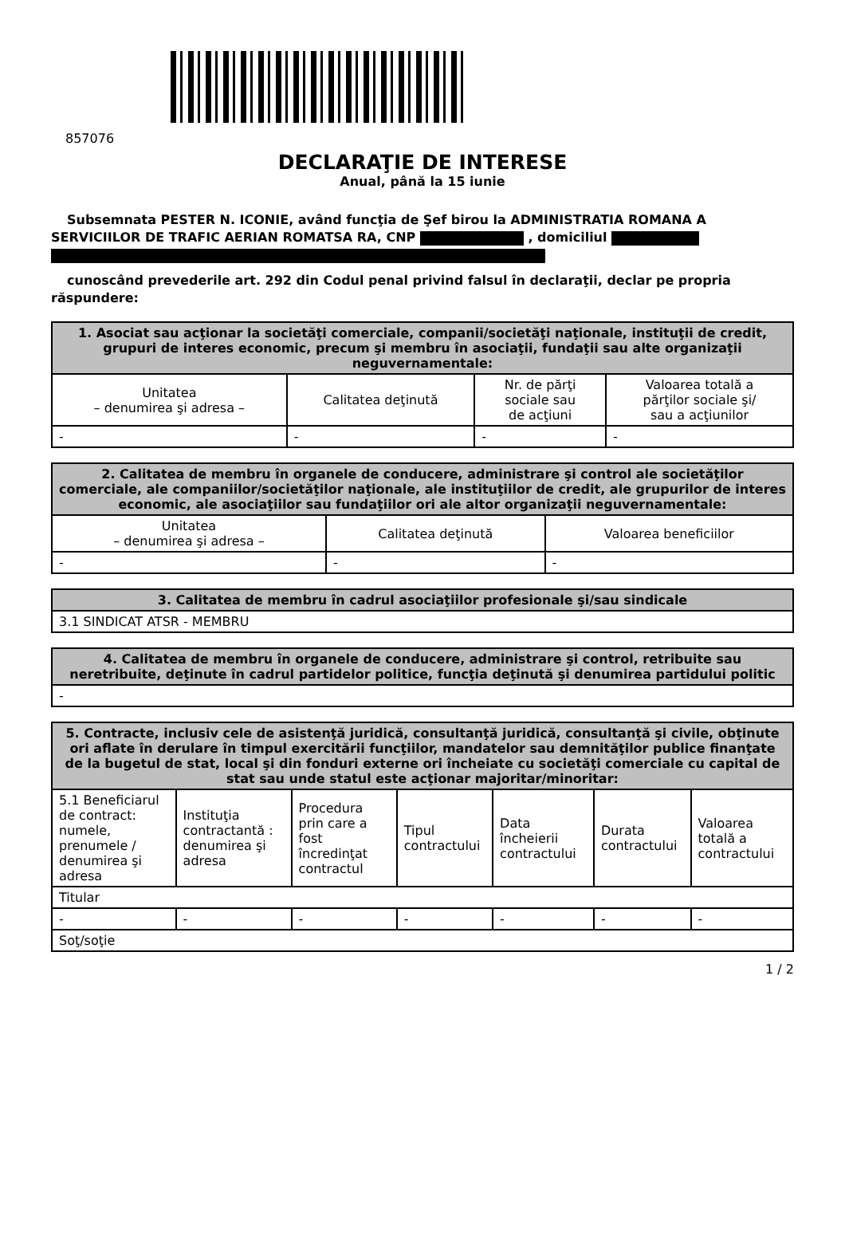857076
DECLARAŢIE DE INTERESE
Anual, până la 15 iunie
Subsemnata PESTER N. ICONIE, având funcţia de Şef birou la ADMINISTRATIA ROMANA A SERVICIILOR DE TRAFIC AERIAN ROMATSA RA, CNP , domiciliul
cunoscând prevederile art. 292 din Codul penal privind falsul în declaraţii, declar pe propria răspundere:
| 1. Asociat sau acţionar la societăţi comerciale, companii/societăţi naţionale, instituţii de credit, grupuri de interes economic, precum şi membru în asociaţii, fundaţii sau alte organizaţii neguvernamentale: | | | |
| --- | --- | --- | --- |
| Unitatea – denumirea şi adresa – | Calitatea deţinută | Nr. de părţi sociale sau de acţiuni | Valoarea totală a părţilor sociale şi/ sau a acţiunilor |
| - | - | - | - |
| 2. Calitatea de membru în organele de conducere, administrare şi control ale societăţilor comerciale, ale companiilor/societăţilor naţionale, ale instituţiilor de credit, ale grupurilor de interes economic, ale asociaţiilor sau fundaţiilor ori ale altor organizaţii neguvernamentale: | | |
| --- | --- | --- |
| Unitatea – denumirea şi adresa – | Calitatea deţinută | Valoarea beneficiilor |
| - | - | - |
| 3. Calitatea de membru în cadrul asociaţiilor profesionale şi/sau sindicale |
| --- |
| 3.1 SINDICAT ATSR - MEMBRU |
| 4. Calitatea de membru în organele de conducere, administrare şi control, retribuite sau neretribuite, deţinute în cadrul partidelor politice, funcţia deţinută şi denumirea partidului politic |
| --- |
| - |
| 5. Contracte, inclusiv cele de asistenţă juridică, consultanţă juridică, consultanţă şi civile, obţinute ori aflate în derulare în timpul exercitării funcţiilor, mandatelor sau demnităţilor publice finanţate de la bugetul de stat, local şi din fonduri externe ori încheiate cu societăţi comerciale cu capital de stat sau unde statul este acţionar majoritar/minoritar: | | | | | | |
| --- | --- | --- | --- | --- | --- | --- |
| 5.1 Beneficiarul de contract: numele, prenumele / denumirea şi adresa | Instituţia contractantă : denumirea şi adresa | Procedura prin care a fost încredinţat contractul | Tipul contractului | Data încheierii contractului | Durata contractului | Valoarea totală a contractului |
| Titular | | | | | | |
| - | - | - | - | - | - | - |
| Soţ/soţie | | | | | | |
1 / 2